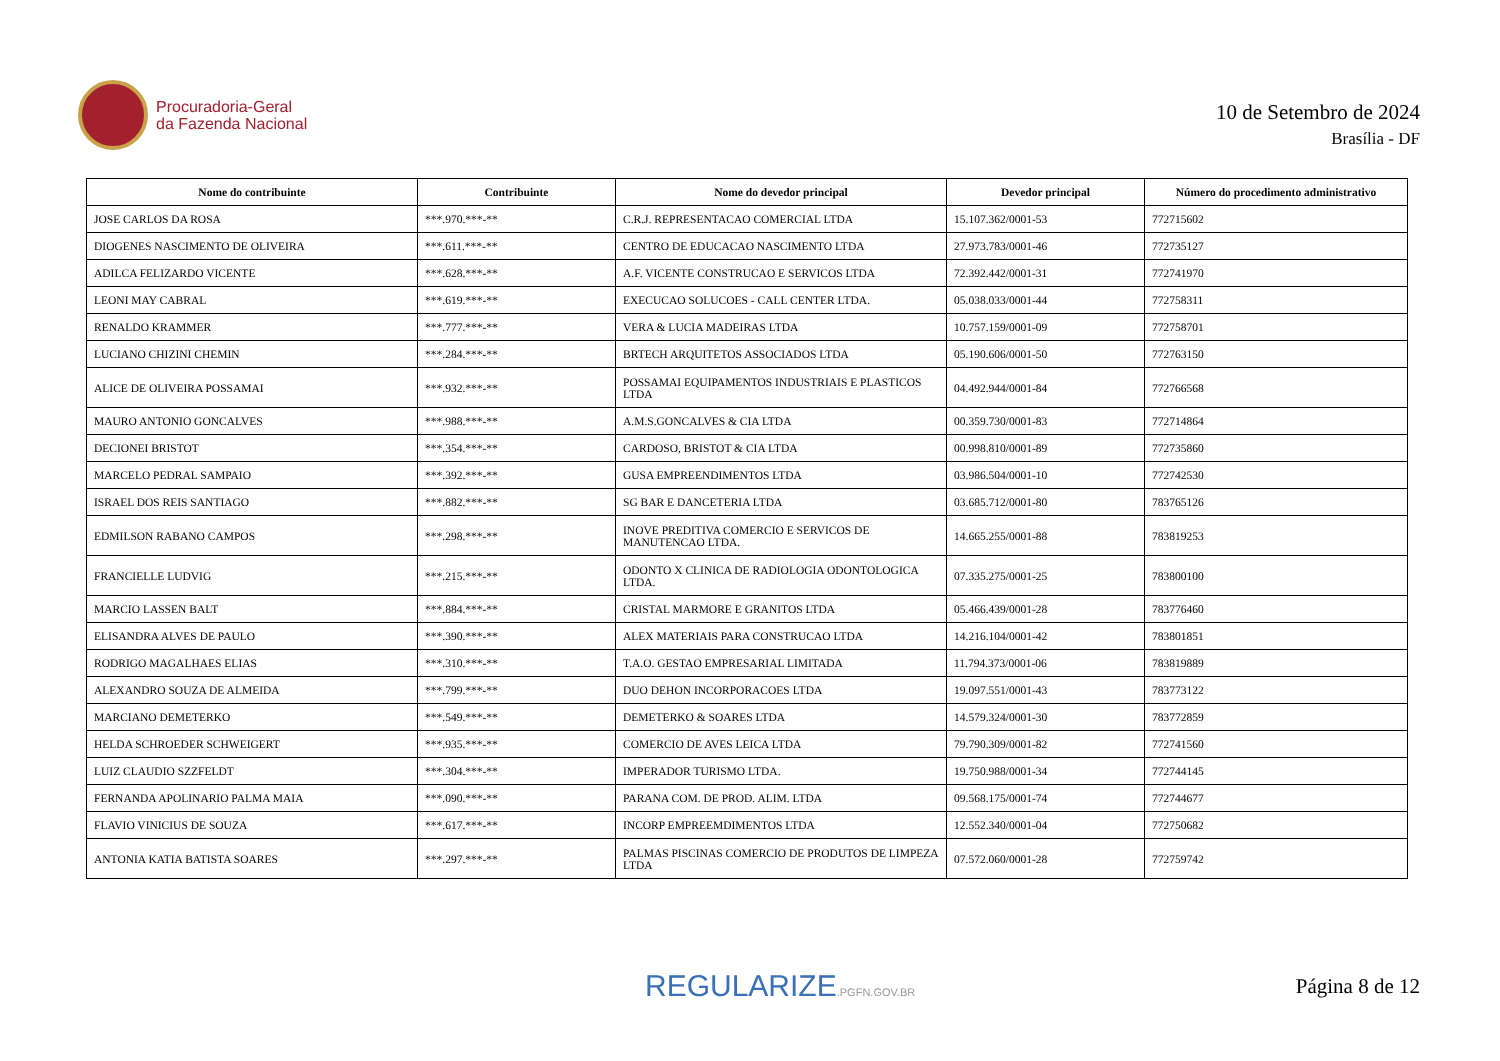Procuradoria-Geral
da Fazenda Nacional
10 de Setembro de 2024
Brasília - DF
| Nome do contribuinte | Contribuinte | Nome do devedor principal | Devedor principal | Número do procedimento administrativo |
| --- | --- | --- | --- | --- |
| JOSE CARLOS DA ROSA | ***.970.***-** | C.R.J. REPRESENTACAO COMERCIAL LTDA | 15.107.362/0001-53 | 772715602 |
| DIOGENES NASCIMENTO DE OLIVEIRA | ***.611.***-** | CENTRO DE EDUCACAO NASCIMENTO LTDA | 27.973.783/0001-46 | 772735127 |
| ADILCA FELIZARDO VICENTE | ***.628.***-** | A.F. VICENTE CONSTRUCAO E SERVICOS LTDA | 72.392.442/0001-31 | 772741970 |
| LEONI MAY CABRAL | ***.619.***-** | EXECUCAO SOLUCOES - CALL CENTER LTDA. | 05.038.033/0001-44 | 772758311 |
| RENALDO KRAMMER | ***.777.***-** | VERA & LUCIA MADEIRAS LTDA | 10.757.159/0001-09 | 772758701 |
| LUCIANO CHIZINI CHEMIN | ***.284.***-** | BRTECH ARQUITETOS ASSOCIADOS LTDA | 05.190.606/0001-50 | 772763150 |
| ALICE DE OLIVEIRA POSSAMAI | ***.932.***-** | POSSAMAI EQUIPAMENTOS INDUSTRIAIS E PLASTICOS LTDA | 04.492.944/0001-84 | 772766568 |
| MAURO ANTONIO GONCALVES | ***.988.***-** | A.M.S.GONCALVES & CIA LTDA | 00.359.730/0001-83 | 772714864 |
| DECIONEI BRISTOT | ***.354.***-** | CARDOSO, BRISTOT & CIA LTDA | 00.998.810/0001-89 | 772735860 |
| MARCELO PEDRAL SAMPAIO | ***.392.***-** | GUSA EMPREENDIMENTOS LTDA | 03.986.504/0001-10 | 772742530 |
| ISRAEL DOS REIS SANTIAGO | ***.882.***-** | SG BAR E DANCETERIA LTDA | 03.685.712/0001-80 | 783765126 |
| EDMILSON RABANO CAMPOS | ***.298.***-** | INOVE PREDITIVA COMERCIO E SERVICOS DE MANUTENCAO LTDA. | 14.665.255/0001-88 | 783819253 |
| FRANCIELLE LUDVIG | ***.215.***-** | ODONTO X CLINICA DE RADIOLOGIA ODONTOLOGICA LTDA. | 07.335.275/0001-25 | 783800100 |
| MARCIO LASSEN BALT | ***.884.***-** | CRISTAL MARMORE E GRANITOS LTDA | 05.466.439/0001-28 | 783776460 |
| ELISANDRA ALVES DE PAULO | ***.390.***-** | ALEX MATERIAIS PARA CONSTRUCAO LTDA | 14.216.104/0001-42 | 783801851 |
| RODRIGO MAGALHAES ELIAS | ***.310.***-** | T.A.O. GESTAO EMPRESARIAL LIMITADA | 11.794.373/0001-06 | 783819889 |
| ALEXANDRO SOUZA DE ALMEIDA | ***.799.***-** | DUO DEHON INCORPORACOES LTDA | 19.097.551/0001-43 | 783773122 |
| MARCIANO DEMETERKO | ***.549.***-** | DEMETERKO & SOARES LTDA | 14.579.324/0001-30 | 783772859 |
| HELDA SCHROEDER SCHWEIGERT | ***.935.***-** | COMERCIO DE AVES LEICA LTDA | 79.790.309/0001-82 | 772741560 |
| LUIZ CLAUDIO SZZFELDT | ***.304.***-** | IMPERADOR TURISMO LTDA. | 19.750.988/0001-34 | 772744145 |
| FERNANDA APOLINARIO PALMA MAIA | ***.090.***-** | PARANA COM. DE PROD. ALIM. LTDA | 09.568.175/0001-74 | 772744677 |
| FLAVIO VINICIUS DE SOUZA | ***.617.***-** | INCORP EMPREEMDIMENTOS LTDA | 12.552.340/0001-04 | 772750682 |
| ANTONIA KATIA BATISTA SOARES | ***.297.***-** | PALMAS PISCINAS COMERCIO DE PRODUTOS DE LIMPEZA LTDA | 07.572.060/0001-28 | 772759742 |
REGULARIZE.PGFN.GOV.BR
Página 8 de 12